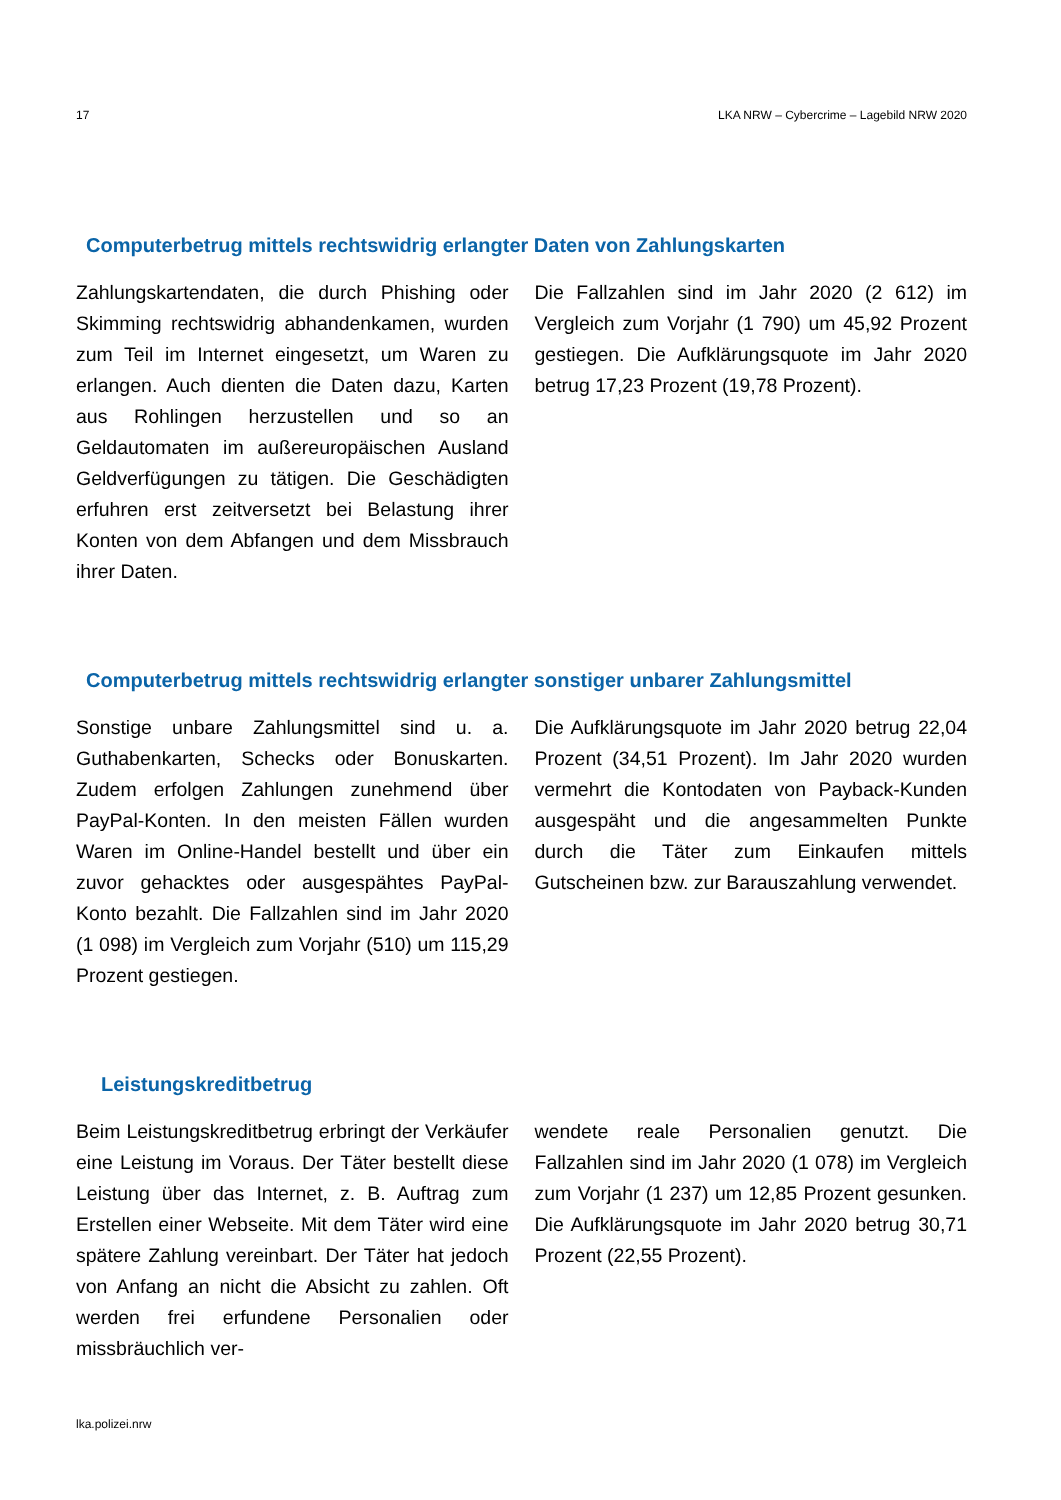17 LKA NRW – Cybercrime – Lagebild NRW 2020
Computerbetrug mittels rechtswidrig erlangter Daten von Zahlungskarten
Zahlungskartendaten, die durch Phishing oder Skimming rechtswidrig abhandenkamen, wurden zum Teil im Internet eingesetzt, um Waren zu erlangen. Auch dienten die Daten dazu, Karten aus Rohlingen herzustellen und so an Geldautomaten im außereuropäischen Ausland Geldverfügungen zu tätigen. Die Geschädigten erfuhren erst zeitversetzt bei Belastung ihrer Konten von dem Abfangen und dem Missbrauch ihrer Daten.
Die Fallzahlen sind im Jahr 2020 (2 612) im Vergleich zum Vorjahr (1 790) um 45,92 Prozent gestiegen. Die Aufklärungsquote im Jahr 2020 betrug 17,23 Prozent (19,78 Prozent).
Computerbetrug mittels rechtswidrig erlangter sonstiger unbarer Zahlungsmittel
Sonstige unbare Zahlungsmittel sind u. a. Guthabenkarten, Schecks oder Bonuskarten. Zudem erfolgen Zahlungen zunehmend über PayPal-Konten. In den meisten Fällen wurden Waren im Online-Handel bestellt und über ein zuvor gehacktes oder ausgespähtes PayPal-Konto bezahlt. Die Fallzahlen sind im Jahr 2020 (1 098) im Vergleich zum Vorjahr (510) um 115,29 Prozent gestiegen.
Die Aufklärungsquote im Jahr 2020 betrug 22,04 Prozent (34,51 Prozent). Im Jahr 2020 wurden vermehrt die Kontodaten von Payback-Kunden ausgespäht und die angesammelten Punkte durch die Täter zum Einkaufen mittels Gutscheinen bzw. zur Barauszahlung verwendet.
Leistungskreditbetrug
Beim Leistungskreditbetrug erbringt der Verkäufer eine Leistung im Voraus. Der Täter bestellt diese Leistung über das Internet, z. B. Auftrag zum Erstellen einer Webseite. Mit dem Täter wird eine spätere Zahlung vereinbart. Der Täter hat jedoch von Anfang an nicht die Absicht zu zahlen. Oft werden frei erfundene Personalien oder missbräuchlich ver-
wendete reale Personalien genutzt. Die Fallzahlen sind im Jahr 2020 (1 078) im Vergleich zum Vorjahr (1 237) um 12,85 Prozent gesunken. Die Aufklärungsquote im Jahr 2020 betrug 30,71 Prozent (22,55 Prozent).
lka.polizei.nrw